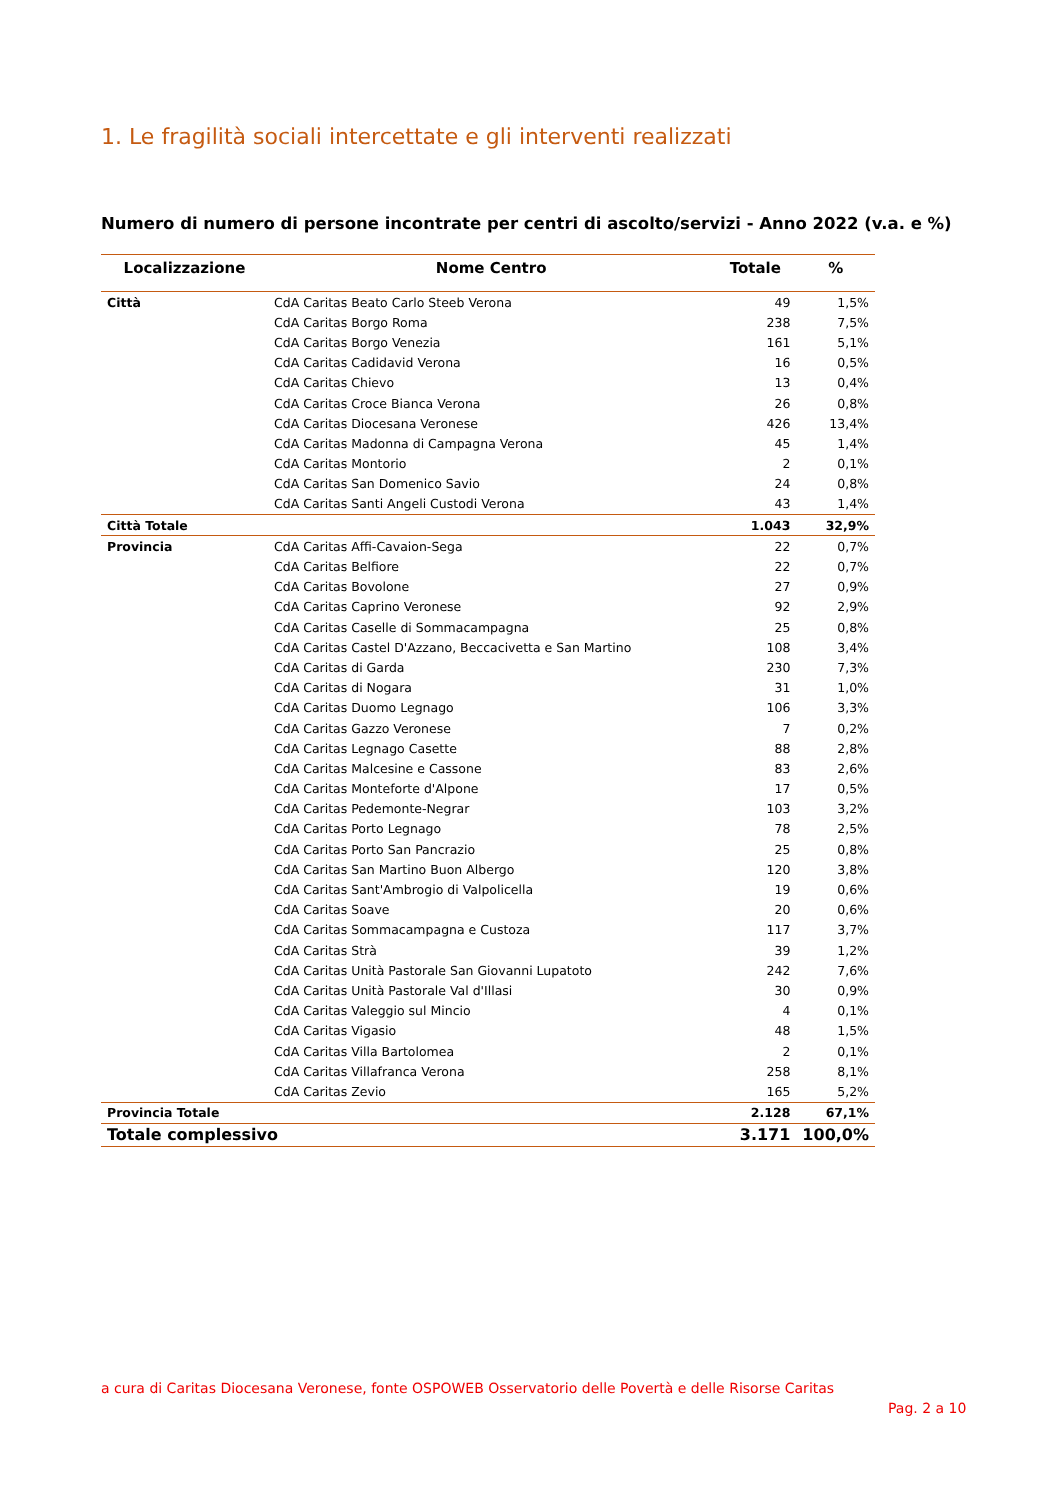1. Le fragilità sociali intercettate e gli interventi realizzati
Numero di numero di persone incontrate per centri di ascolto/servizi - Anno 2022 (v.a. e %)
| Localizzazione | Nome Centro | Totale | % |
| --- | --- | --- | --- |
| Città | CdA Caritas Beato Carlo Steeb Verona | 49 | 1,5% |
| | CdA Caritas Borgo Roma | 238 | 7,5% |
| | CdA Caritas Borgo Venezia | 161 | 5,1% |
| | CdA Caritas Cadidavid Verona | 16 | 0,5% |
| | CdA Caritas Chievo | 13 | 0,4% |
| | CdA Caritas Croce Bianca Verona | 26 | 0,8% |
| | CdA Caritas Diocesana Veronese | 426 | 13,4% |
| | CdA Caritas Madonna di Campagna Verona | 45 | 1,4% |
| | CdA Caritas Montorio | 2 | 0,1% |
| | CdA Caritas San Domenico Savio | 24 | 0,8% |
| | CdA Caritas Santi Angeli Custodi Verona | 43 | 1,4% |
| Città Totale | | 1.043 | 32,9% |
| Provincia | CdA Caritas Affi-Cavaion-Sega | 22 | 0,7% |
| | CdA Caritas Belfiore | 22 | 0,7% |
| | CdA Caritas Bovolone | 27 | 0,9% |
| | CdA Caritas Caprino Veronese | 92 | 2,9% |
| | CdA Caritas Caselle di Sommacampagna | 25 | 0,8% |
| | CdA Caritas Castel D'Azzano, Beccacivetta e San Martino | 108 | 3,4% |
| | CdA Caritas di Garda | 230 | 7,3% |
| | CdA Caritas di Nogara | 31 | 1,0% |
| | CdA Caritas Duomo Legnago | 106 | 3,3% |
| | CdA Caritas Gazzo Veronese | 7 | 0,2% |
| | CdA Caritas Legnago Casette | 88 | 2,8% |
| | CdA Caritas Malcesine e Cassone | 83 | 2,6% |
| | CdA Caritas Monteforte d'Alpone | 17 | 0,5% |
| | CdA Caritas Pedemonte-Negrar | 103 | 3,2% |
| | CdA Caritas Porto Legnago | 78 | 2,5% |
| | CdA Caritas Porto San Pancrazio | 25 | 0,8% |
| | CdA Caritas San Martino Buon Albergo | 120 | 3,8% |
| | CdA Caritas Sant'Ambrogio di Valpolicella | 19 | 0,6% |
| | CdA Caritas Soave | 20 | 0,6% |
| | CdA Caritas Sommacampagna e Custoza | 117 | 3,7% |
| | CdA Caritas Strà | 39 | 1,2% |
| | CdA Caritas Unità Pastorale San Giovanni Lupatoto | 242 | 7,6% |
| | CdA Caritas Unità Pastorale Val d'Illasi | 30 | 0,9% |
| | CdA Caritas Valeggio sul Mincio | 4 | 0,1% |
| | CdA Caritas Vigasio | 48 | 1,5% |
| | CdA Caritas Villa Bartolomea | 2 | 0,1% |
| | CdA Caritas Villafranca Verona | 258 | 8,1% |
| | CdA Caritas Zevio | 165 | 5,2% |
| Provincia Totale | | 2.128 | 67,1% |
| Totale complessivo | | 3.171 | 100,0% |
a cura di Caritas Diocesana Veronese, fonte OSPOWEB Osservatorio delle Povertà e delle Risorse Caritas
Pag. 2 a 10